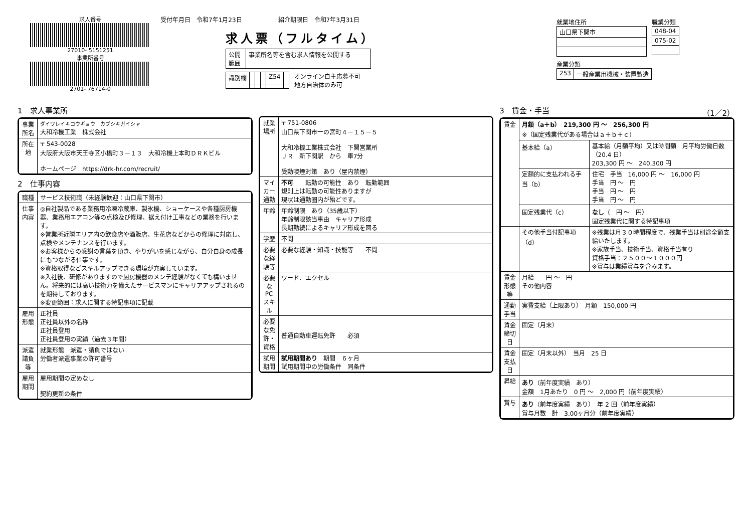求人番号
27010- 5151251
事業所番号
2701- 76714-0
受付年月日　令和7年1月23日　　　　　　紹介期限日　令和7年3月31日
求人票（フルタイム）
| 公開 範囲 | 事業所名等を含む求人情報を公開する |
| 識別欄 | | | | Z54 | |
オンライン自主応募不可
地方自治体のみ可
就業地住所
| 山口県下関市 |
職業分類
| 048-04 |
| 075-02 |
産業分類
| 253 | 一般産業用機械・装置製造 |
1　求人事業所
| 事業所名 | ダイワレイキコウギョウ カブシキガイシャ 大和冷機工業 株式会社 |
| 所在地 | 〒 543-0028 大阪府大阪市天王寺区小橋町３－１３ 大和冷機上本町ＤＲＫビル ホームページ https://drk-hr.com/recruit/ |
2　仕事内容
| 職種 | サービス技術職（未経験歓迎：山口県下関市） |
| 仕事内容 | ◎自社製品である業務用冷凍冷蔵庫、製氷機、ショーケースや各種厨房機器、業務用エアコン等の点検及び修理、据え付け工事などの業務を行います。 ※営業所近隣エリア内の飲食店や酒販店、生花店などからの修理に対応し、点検やメンテナンスを行います。 ※お客様からの感謝の言葉を頂き、やりがいを感じながら、自分自身の成長にもつながる仕事です。 ※資格取得などスキルアップできる環境が充実しています。 ※入社後、研修がありますので厨房機器のメンテ経験がなくても構いません。将来的には高い技術力を備えたサービスマンにキャリアアップされるのを期待しております。 ※変更範囲：求人に関する特記事項に記載 |
| 雇用形態 | 正社員 正社員以外の名称 正社員登用 正社員登用の実績（過去３年間） |
| 派遣請負等 | 就業形態 派遣・請負ではない 労働者派遣事業の許可番号 |
| 雇用期間 | 雇用期間の定めなし 契約更新の条件 |
| 就業場所 | 〒 751-0806 山口県下関市一の宮町４－１５－５ 大和冷機工業株式会社 下関営業所 ＪＲ 新下関駅 から 車7分 受動喫煙対策 あり（屋内禁煙） |
| マイカー通勤 | 不可 転勤の可能性 あり 転勤範囲 規則上は転勤の可能性ありますが 現状は通勤圏内が殆どです。 |
| 年齢 | 年齢制限 あり（35歳以下） 年齢制限該当事由 キャリア形成 長期勤続によるキャリア形成を図る |
| 学歴 | 不問 |
| 必要な経験等 | 必要な経験・知識・技能等 不問 |
| 必要なPCスキル | ワード、エクセル |
| 必要な免許・資格 | 普通自動車運転免許 必須 |
| 試用期間 | 試用期間あり 期間 ６ヶ月 試用期間中の労働条件 同条件 |
3　賃金・手当　（1／2）
| 賃金 | 月額（a＋b） 219,300 円 ～ 256,300 円 ※（固定残業代がある場合はａ＋ｂ＋ｃ） | |
| | 基本給（a） | 基本給（月額平均）又は時間額 月平均労働日数（20.4 日） 203,300 円 ～ 240,300 円 |
| | 定額的に支払われる手当（b） | 住宅 手当 16,000 円 ～ 16,000 円 手当 円 ～ 円 手当 円 ～ 円 手当 円 ～ 円 |
| | 固定残業代（c） | なし （ 円 ～ 円） 固定残業代に関する特記事項 |
| | その他手当付記事項（d） | ※残業は月３０時間程度で、残業手当は別途全額支給いたします。 ※家族手当、技術手当、資格手当有り 資格手当：２５００～１０００円 ※賞与は業績賞与を含みます。 |
| 賃金形態等 | 月給 円 ～ 円 その他内容 | |
| 通勤手当 | 実費支給（上限あり） 月額 150,000 円 | |
| 賃金締切日 | 固定（月末） | |
| 賃金支払日 | 固定（月末以外） 当月 25 日 | |
| 昇給 | あり （前年度実績 あり） 金額 1月あたり 0 円 ～ 2,000 円（前年度実績） | |
| 賞与 | あり （前年度実績 あり） 年 2 回（前年度実績） 賞与月数 計 3.00ヶ月分（前年度実績） | |